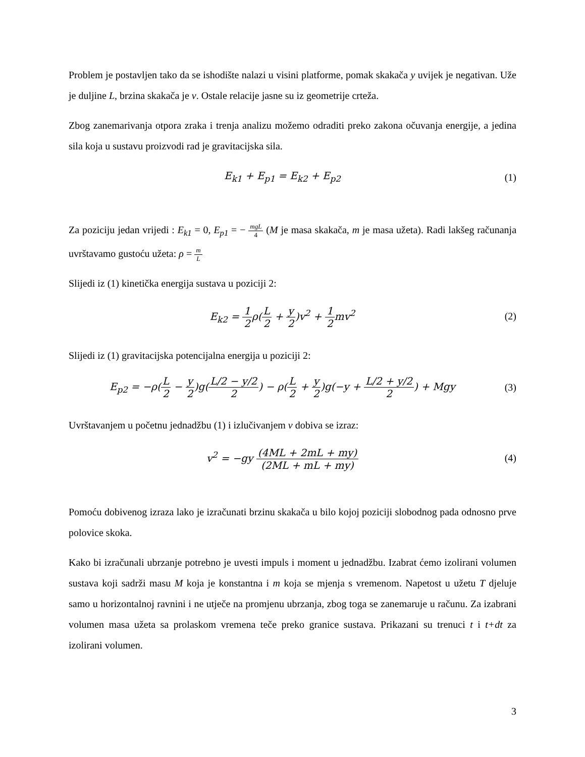Problem je postavljen tako da se ishodište nalazi u visini platforme, pomak skakača y uvijek je negativan. Uže je duljine L, brzina skakača je v. Ostale relacije jasne su iz geometrije crteža.
Zbog zanemarivanja otpora zraka i trenja analizu možemo odraditi preko zakona očuvanja energije, a jedina sila koja u sustavu proizvodi rad je gravitacijska sila.
E<sub>k1</sub> + E<sub>p1</sub> = E<sub>k2</sub> + E<sub>p2</sub> (1)
Za poziciju jedan vrijedi : E<sub>k1</sub> = 0, E<sub>p1</sub> = − mgL 4 (M je masa skakača, m je masa užeta). Radi lakšeg računanja uvrštavamo gustoću užeta: ρ = m L
Slijedi iz (1) kinetička energija sustava u poziciji 2:
E<sub>k2</sub> = 1 2ρ(L 2 + y 2)v<sup>2</sup> + 1 2mv<sup>2</sup>
(2)
Slijedi iz (1) gravitacijska potencijalna energija u poziciji 2:
E<sub>p2</sub> = −ρ(L 2 − y 2)g(L/2 − y/2 2) − ρ(L 2 + y 2)g(−y + L/2 + y/2 2) + Mgy
(3)
Uvrštavanjem u početnu jednadžbu (1) i izlučivanjem v dobiva se izraz:
v<sup>2</sup> = −gy (4ML + 2mL + my) (2ML + mL + my)
(4)
Pomoću dobivenog izraza lako je izračunati brzinu skakača u bilo kojoj poziciji slobodnog pada odnosno prve polovice skoka.
Kako bi izračunali ubrzanje potrebno je uvesti impuls i moment u jednadžbu. Izabrat ćemo izolirani volumen sustava koji sadrži masu M koja je konstantna i m koja se mjenja s vremenom. Napetost u užetu T djeluje samo u horizontalnoj ravnini i ne utječe na promjenu ubrzanja, zbog toga se zanemaruje u računu. Za izabrani volumen masa užeta sa prolaskom vremena teče preko granice sustava. Prikazani su trenuci t i t+dt za izolirani volumen.
3